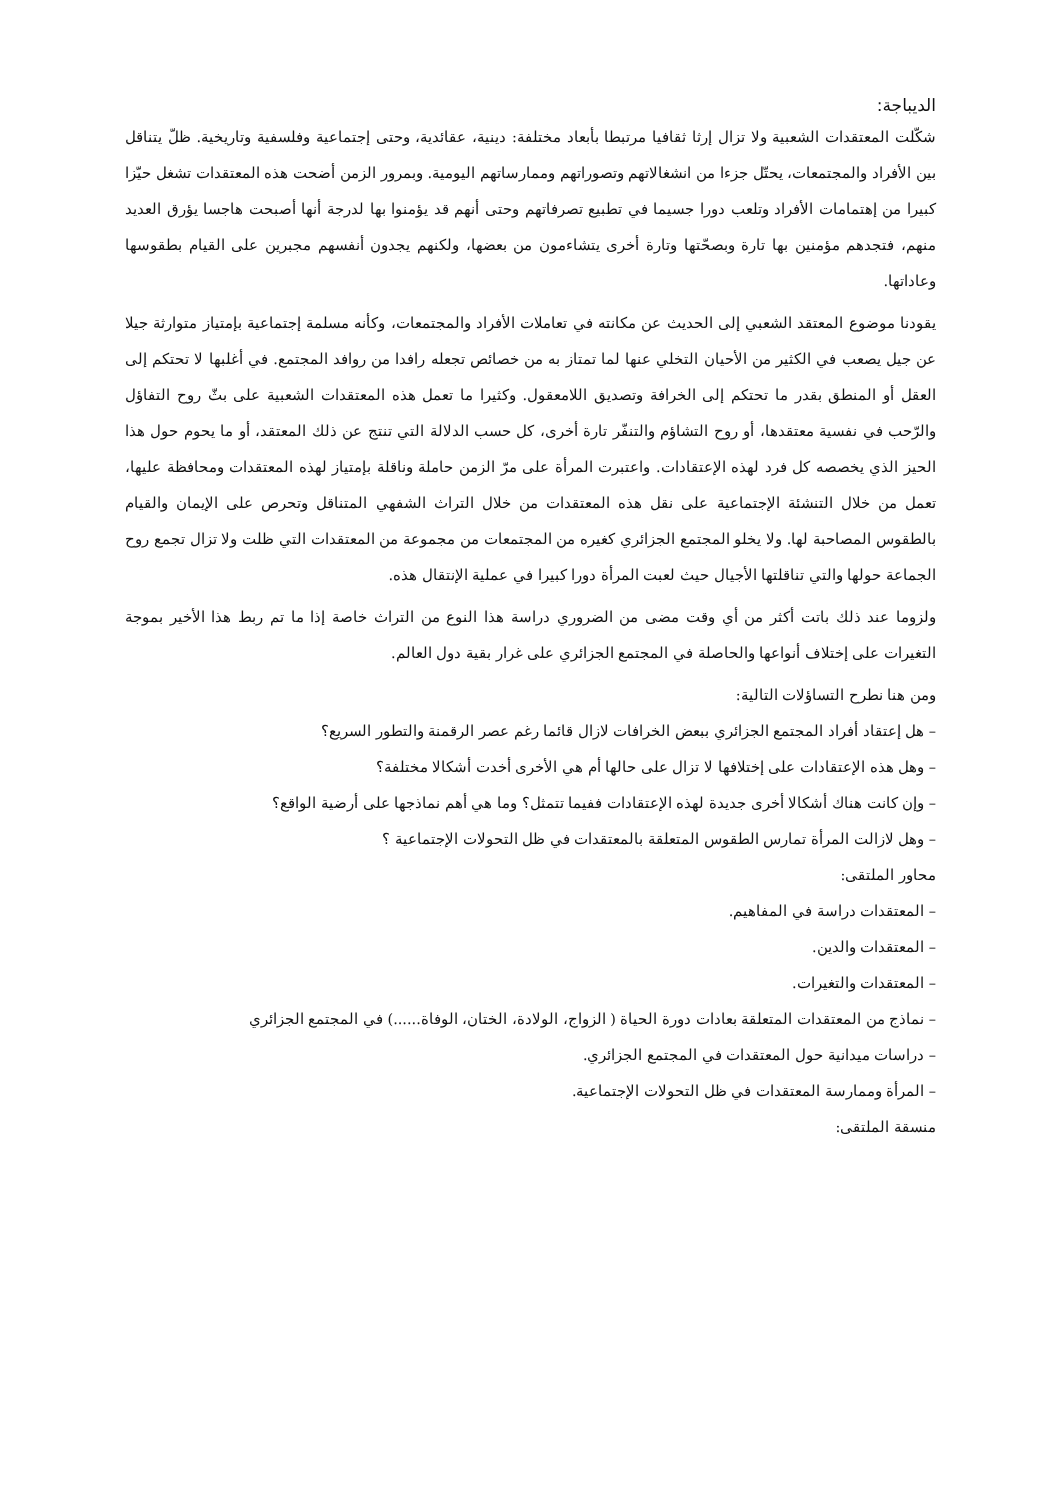الديباجة:
شكّلت المعتقدات الشعبية ولا تزال إرثا ثقافيا مرتبطا بأبعاد مختلفة: دينية، عقائدية، وحتى إجتماعية وفلسفية وتاريخية. ظلّ يتناقل بين الأفراد والمجتمعات، يحتّل جزءا من انشغالاتهم وتصوراتهم وممارساتهم اليومية. وبمرور الزمن أضحت هذه المعتقدات تشغل حيّزا كبيرا من إهتمامات الأفراد وتلعب دورا جسيما في تطبيع تصرفاتهم وحتى أنهم قد يؤمنوا بها لدرجة أنها أصبحت هاجسا يؤرق العديد منهم، فتجدهم مؤمنين بها تارة وبصحّتها وتارة أخرى يتشاءمون من بعضها، ولكنهم يجدون أنفسهم مجبرين على القيام بطقوسها وعاداتها.
يقودنا موضوع المعتقد الشعبي إلى الحديث عن مكانته في تعاملات الأفراد والمجتمعات، وكأنه مسلمة إجتماعية بإمتياز متوارثة جيلا عن جيل يصعب في الكثير من الأحيان التخلي عنها لما تمتاز به من خصائص تجعله رافدا من روافد المجتمع. في أغلبها لا تحتكم إلى العقل أو المنطق بقدر ما تحتكم إلى الخرافة وتصديق اللامعقول. وكثيرا ما تعمل هذه المعتقدات الشعبية على بثّ روح التفاؤل والرّحب في نفسية معتقدها، أو روح التشاؤم والتنفّر تارة أخرى، كل حسب الدلالة التي تنتج عن ذلك المعتقد، أو ما يحوم حول هذا الحيز الذي يخصصه كل فرد لهذه الإعتقادات. واعتبرت المرأة على مرّ الزمن حاملة وناقلة بإمتياز لهذه المعتقدات ومحافظة عليها، تعمل من خلال التنشئة الإجتماعية على نقل هذه المعتقدات من خلال التراث الشفهي المتناقل وتحرص على الإيمان والقيام بالطقوس المصاحبة لها. ولا يخلو المجتمع الجزائري كغيره من المجتمعات من مجموعة من المعتقدات التي ظلت ولا تزال تجمع روح الجماعة حولها والتي تناقلتها الأجيال حيث لعبت المرأة دورا كبيرا في عملية الإنتقال هذه.
ولزوما عند ذلك باتت أكثر من أي وقت مضى من الضروري دراسة هذا النوع من التراث خاصة إذا ما تم ربط هذا الأخير بموجة التغيرات على إختلاف أنواعها والحاصلة في المجتمع الجزائري على غرار بقية دول العالم.
ومن هنا نطرح التساؤلات التالية:
– هل إعتقاد أفراد المجتمع الجزائري ببعض الخرافات لازال قائما رغم عصر الرقمنة والتطور السريع؟
– وهل هذه الإعتقادات على إختلافها لا تزال على حالها أم هي الأخرى أخدت أشكالا مختلفة؟
– وإن كانت هناك أشكالا أخرى جديدة لهذه الإعتقادات ففيما تتمثل؟ وما هي أهم نماذجها على أرضية الواقع؟
– وهل لازالت المرأة تمارس الطقوس المتعلقة بالمعتقدات في ظل التحولات الإجتماعية ؟
محاور الملتقى:
– المعتقدات دراسة في المفاهيم.
– المعتقدات والدين.
– المعتقدات والتغيرات.
– نماذج من المعتقدات المتعلقة بعادات دورة الحياة ( الزواج، الولادة، الختان، الوفاة......) في المجتمع الجزائري
– دراسات ميدانية حول المعتقدات في المجتمع الجزائري.
– المرأة وممارسة المعتقدات في ظل التحولات الإجتماعية.
منسقة الملتقى: